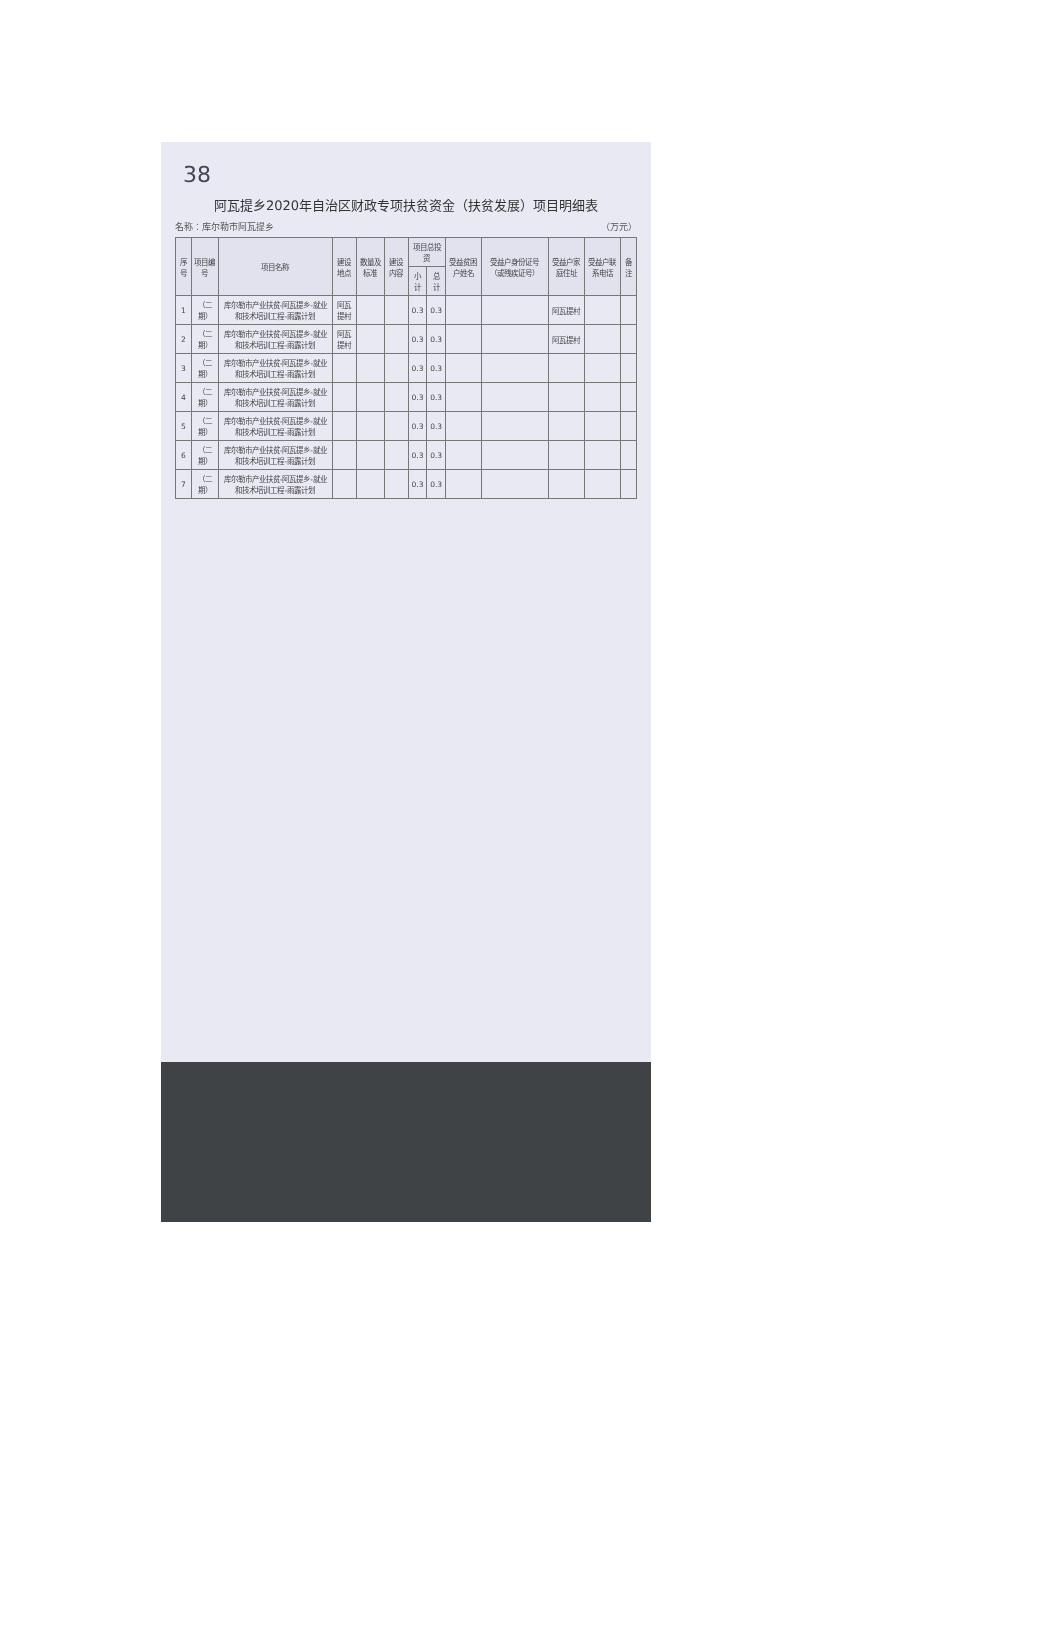38
阿瓦提乡2020年自治区财政专项扶贫资金（扶贫发展）项目明细表
名称：库尔勒市阿瓦提乡 （万元）
| 序号 | 项目编号 | 项目名称 | 建设地点 | 数量及标准 | 建设内容 | 项目总投资 | | 受益贫困户姓名 | 受益户身份证号（或残疾证号） | 受益户家庭住址 | 受益户联系电话 | 备注 |
| --- | --- | --- | --- | --- | --- | --- | --- | --- | --- | --- | --- | --- |
| | | | | | | 小计 | 总计 | | | | | |
| 1 | （二期） | 库尔勒市产业扶贫-阿瓦提乡-就业和技术培训工程-雨露计划 | 阿瓦提村 | | | 0.3 | 0.3 | | | 阿瓦提村 | | |
| 2 | （二期） | 库尔勒市产业扶贫-阿瓦提乡-就业和技术培训工程-雨露计划 | 阿瓦提村 | | | 0.3 | 0.3 | | | 阿瓦提村 | | |
| 3 | （二期） | 库尔勒市产业扶贫-阿瓦提乡-就业和技术培训工程-雨露计划 | | | | 0.3 | 0.3 | | | | | |
| 4 | （二期） | 库尔勒市产业扶贫-阿瓦提乡-就业和技术培训工程-雨露计划 | | | | 0.3 | 0.3 | | | | | |
| 5 | （二期） | 库尔勒市产业扶贫-阿瓦提乡-就业和技术培训工程-雨露计划 | | | | 0.3 | 0.3 | | | | | |
| 6 | （二期） | 库尔勒市产业扶贫-阿瓦提乡-就业和技术培训工程-雨露计划 | | | | 0.3 | 0.3 | | | | | |
| 7 | （二期） | 库尔勒市产业扶贫-阿瓦提乡-就业和技术培训工程-雨露计划 | | | | 0.3 | 0.3 | | | | | |